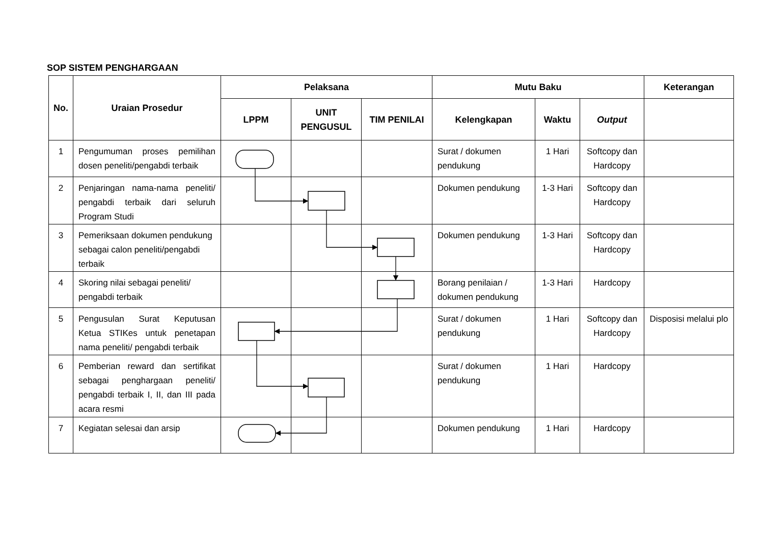SOP SISTEM PENGHARGAAN
| No. | Uraian Prosedur | Pelaksana | | | Mutu Baku | | | Keterangan |
| --- | --- | --- | --- | --- | --- | --- | --- | --- |
| | | LPPM | UNIT PENGUSUL | TIM PENILAI | Kelengkapan | Waktu | Output | |
| 1 | Pengumuman proses pemilihan dosen peneliti/pengabdi terbaik | | | | Surat / dokumen pendukung | 1 Hari | Softcopy dan Hardcopy | |
| 2 | Penjaringan nama-nama peneliti/ pengabdi terbaik dari seluruh Program Studi | | | | Dokumen pendukung | 1-3 Hari | Softcopy dan Hardcopy | |
| 3 | Pemeriksaan dokumen pendukung sebagai calon peneliti/pengabdi terbaik | | | | Dokumen pendukung | 1-3 Hari | Softcopy dan Hardcopy | |
| 4 | Skoring nilai sebagai peneliti/ pengabdi terbaik | | | | Borang penilaian / dokumen pendukung | 1-3 Hari | Hardcopy | |
| 5 | Pengusulan Surat Keputusan Ketua STIKes untuk penetapan nama peneliti/ pengabdi terbaik | | | | Surat / dokumen pendukung | 1 Hari | Softcopy dan Hardcopy | Disposisi melalui plo |
| 6 | Pemberian reward dan sertifikat sebagai penghargaan peneliti/ pengabdi terbaik I, II, dan III pada acara resmi | | | | Surat / dokumen pendukung | 1 Hari | Hardcopy | |
| 7 | Kegiatan selesai dan arsip | | | | Dokumen pendukung | 1 Hari | Hardcopy | |